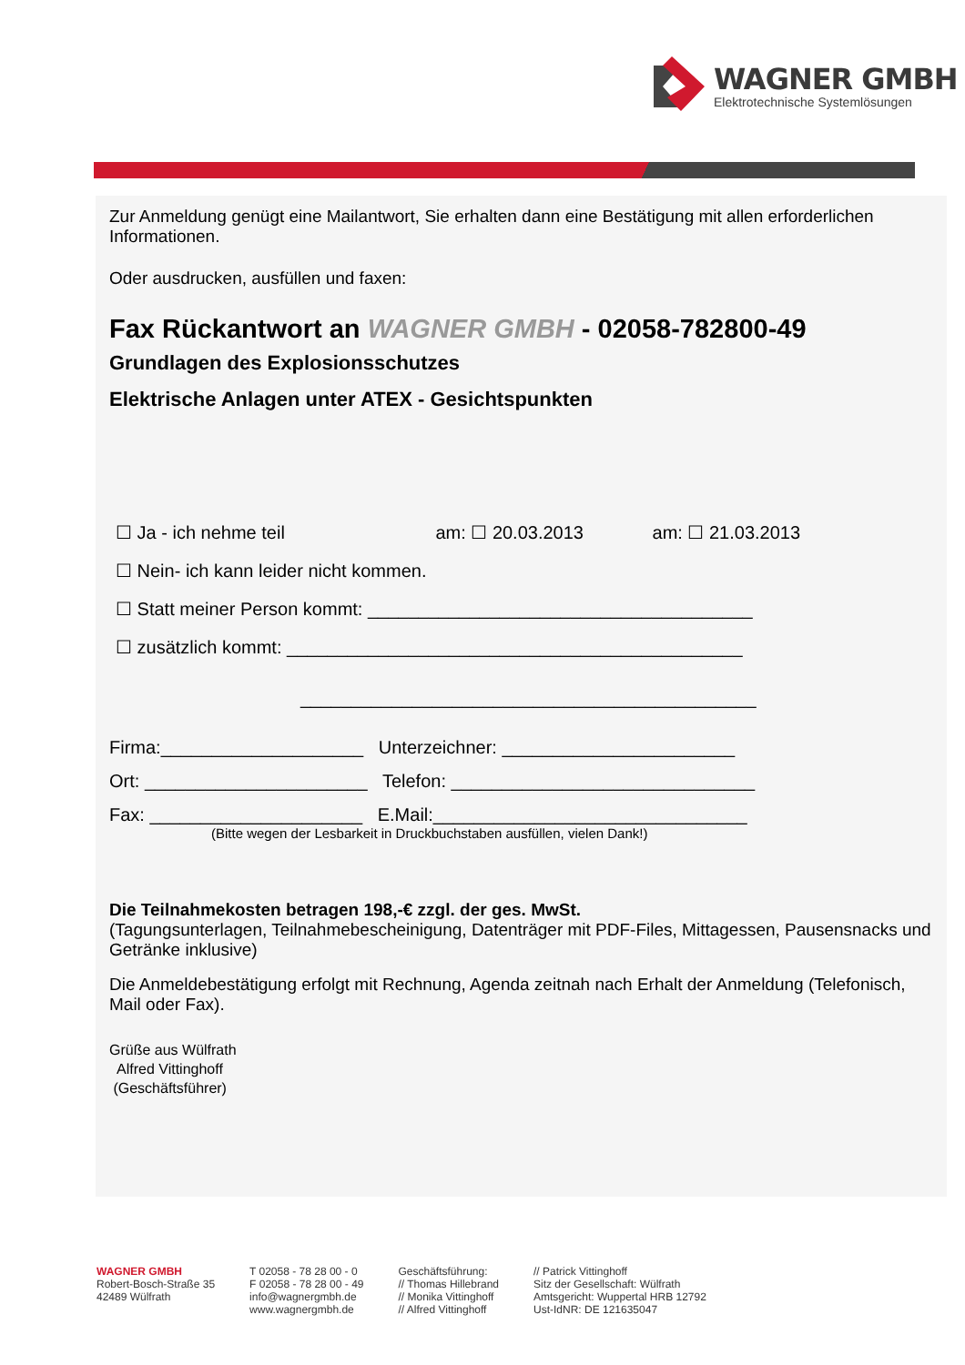WAGNER GMBH
Elektrotechnische Systemlösungen
Zur Anmeldung genügt eine Mailantwort, Sie erhalten dann eine Bestätigung mit allen erforderlichen Informationen.
Oder ausdrucken, ausfüllen und faxen:
Fax Rückantwort an WAGNER GMBH - 02058-782800-49
Grundlagen des Explosionsschutzes
Elektrische Anlagen unter ATEX - Gesichtspunkten
☐ Ja - ich nehme teil am: ☐ 20.03.2013 am: ☐ 21.03.2013
☐ Nein- ich kann leider nicht kommen.
☐ Statt meiner Person kommt: ______________________________________
☐ zusätzlich kommt: _____________________________________________
_____________________________________________
Firma:____________________ Unterzeichner: _______________________
Ort: ______________________ Telefon: ______________________________
Fax: _____________________ E.Mail:_______________________________
(Bitte wegen der Lesbarkeit in Druckbuchstaben ausfüllen, vielen Dank!)
Die Teilnahmekosten betragen 198,-€ zzgl. der ges. MwSt.
(Tagungsunterlagen, Teilnahmebescheinigung, Datenträger mit PDF-Files, Mittagessen, Pausensnacks und Getränke inklusive)
Die Anmeldebestätigung erfolgt mit Rechnung, Agenda zeitnah nach Erhalt der Anmeldung (Telefonisch, Mail oder Fax).
Grüße aus Wülfrath
Alfred Vittinghoff
(Geschäftsführer)
WAGNER GMBH
Robert-Bosch-Straße 35
42489 Wülfrath
T 02058 - 78 28 00 - 0
F 02058 - 78 28 00 - 49
info@wagnergmbh.de
www.wagnergmbh.de
Geschäftsführung:
// Thomas Hillebrand
// Monika Vittinghoff
// Alfred Vittinghoff
// Patrick Vittinghoff
Sitz der Gesellschaft: Wülfrath
Amtsgericht: Wuppertal HRB 12792
Ust-IdNR: DE 121635047